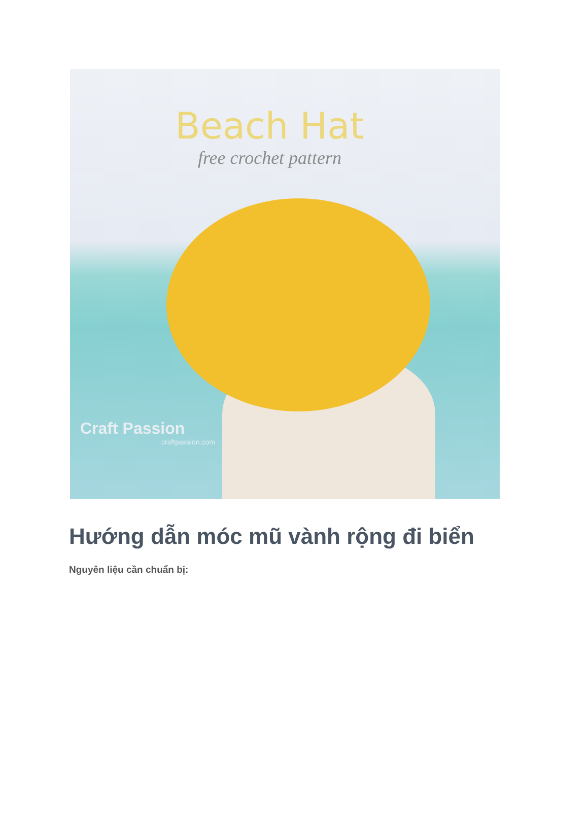Beach Hat
free crochet pattern
Craft Passion
craftpassion.com
Hướng dẫn móc mũ vành rộng đi biển
Nguyên liệu cần chuẩn bị: